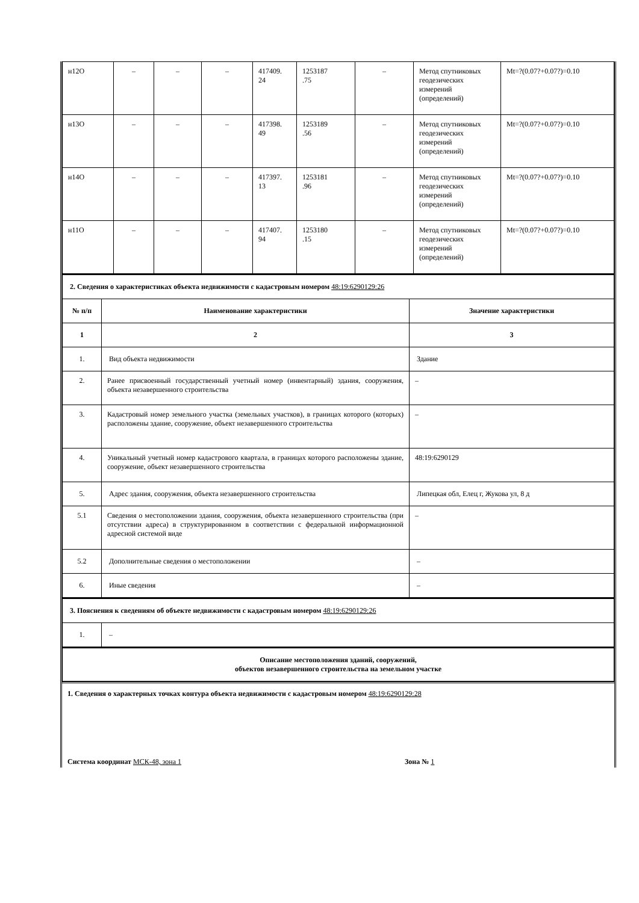| н12О | – | – | – | 417409. 24 | 1253187 .75 | – | Метод спутниковых геодезических измерений (определений) | Mt=?(0.07?+0.07?)=0.10 |
| н13О | – | – | – | 417398. 49 | 1253189 .56 | – | Метод спутниковых геодезических измерений (определений) | Mt=?(0.07?+0.07?)=0.10 |
| н14О | – | – | – | 417397. 13 | 1253181 .96 | – | Метод спутниковых геодезических измерений (определений) | Mt=?(0.07?+0.07?)=0.10 |
| н11О | – | – | – | 417407. 94 | 1253180 .15 | – | Метод спутниковых геодезических измерений (определений) | Mt=?(0.07?+0.07?)=0.10 |
| 2. Сведения о характеристиках объекта недвижимости с кадастровым номером 48:19:6290129:26 | | |
| № п/п | Наименование характеристики | Значение характеристики |
| 1 | 2 | 3 |
| 1. | Вид объекта недвижимости | Здание |
| 2. | Ранее присвоенный государственный учетный номер (инвентарный) здания, сооружения, объекта незавершенного строительства | – |
| 3. | Кадастровый номер земельного участка (земельных участков), в границах которого (которых) расположены здание, сооружение, объект незавершенного строительства | – |
| 4. | Уникальный учетный номер кадастрового квартала, в границах которого расположены здание, сооружение, объект незавершенного строительства | 48:19:6290129 |
| 5. | Адрес здания, сооружения, объекта незавершенного строительства | Липецкая обл, Елец г, Жукова ул, 8 д |
| 5.1 | Сведения о местоположении здания, сооружения, объекта незавершенного строительства (при отсутствии адреса) в структурированном в соответствии с федеральной информационной адресной системой виде | – |
| 5.2 | Дополнительные сведения о местоположении | – |
| 6. | Иные сведения | – |
| 3. Пояснения к сведениям об объекте недвижимости с кадастровым номером 48:19:6290129:26 | |
| 1. | – |
| Описание местоположения зданий, сооружений, объектов незавершенного строительства на земельном участке |
1. Сведения о характерных точках контура объекта недвижимости с кадастровым номером 48:19:6290129:28
Система координат МСК-48, зона 1 Зона № 1